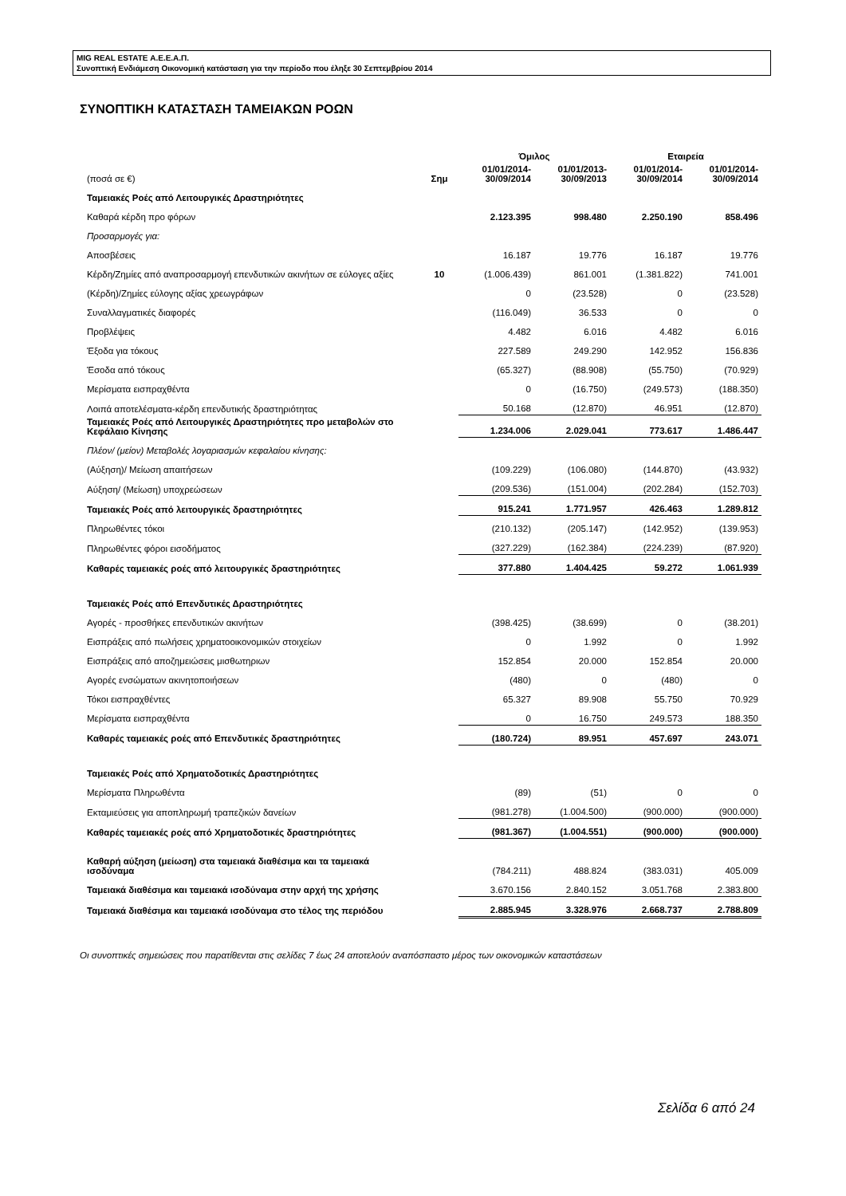MIG REAL ESTATE Α.Ε.Ε.Α.Π.
Συνοπτική Ενδιάμεση Οικονομική κατάσταση για την περίοδο που έληξε 30 Σεπτεμβρίου 2014
ΣΥΝΟΠΤΙΚΗ ΚΑΤΑΣΤΑΣΗ ΤΑΜΕΙΑΚΩΝ ΡΟΩΝ
| | | Όμιλος | | Εταιρεία | |
| (ποσά σε €) | Σημ | 01/01/2014- 30/09/2014 | 01/01/2013- 30/09/2013 | 01/01/2014- 30/09/2014 | 01/01/2014- 30/09/2014 |
| Ταμειακές Ροές από Λειτουργικές Δραστηριότητες | | | | | |
| Καθαρά κέρδη προ φόρων | | 2.123.395 | 998.480 | 2.250.190 | 858.496 |
| Προσαρμογές για: | | | | | |
| Αποσβέσεις | | 16.187 | 19.776 | 16.187 | 19.776 |
| Κέρδη/Ζημίες από αναπροσαρμογή επενδυτικών ακινήτων σε εύλογες αξίες | 10 | (1.006.439) | 861.001 | (1.381.822) | 741.001 |
| (Κέρδη)/Ζημίες εύλογης αξίας χρεωγράφων | | 0 | (23.528) | 0 | (23.528) |
| Συναλλαγματικές διαφορές | | (116.049) | 36.533 | 0 | 0 |
| Προβλέψεις | | 4.482 | 6.016 | 4.482 | 6.016 |
| Έξοδα για τόκους | | 227.589 | 249.290 | 142.952 | 156.836 |
| Έσοδα από τόκους | | (65.327) | (88.908) | (55.750) | (70.929) |
| Μερίσματα εισπραχθέντα | | 0 | (16.750) | (249.573) | (188.350) |
| Λοιπά αποτελέσματα-κέρδη επενδυτικής δραστηριότητας | | 50.168 | (12.870) | 46.951 | (12.870) |
| Ταμειακές Ροές από Λειτουργικές Δραστηριότητες προ μεταβολών στο Κεφάλαιο Κίνησης | | 1.234.006 | 2.029.041 | 773.617 | 1.486.447 |
| Πλέον/ (μείον) Μεταβολές λογαριασμών κεφαλαίου κίνησης: | | | | | |
| (Αύξηση)/ Μείωση απαιτήσεων | | (109.229) | (106.080) | (144.870) | (43.932) |
| Αύξηση/ (Μείωση) υποχρεώσεων | | (209.536) | (151.004) | (202.284) | (152.703) |
| Ταμειακές Ροές από λειτουργικές δραστηριότητες | | 915.241 | 1.771.957 | 426.463 | 1.289.812 |
| Πληρωθέντες τόκοι | | (210.132) | (205.147) | (142.952) | (139.953) |
| Πληρωθέντες φόροι εισοδήματος | | (327.229) | (162.384) | (224.239) | (87.920) |
| Καθαρές ταμειακές ροές από λειτουργικές δραστηριότητες | | 377.880 | 1.404.425 | 59.272 | 1.061.939 |
| Ταμειακές Ροές από Επενδυτικές Δραστηριότητες | | | | | |
| Αγορές - προσθήκες επενδυτικών ακινήτων | | (398.425) | (38.699) | 0 | (38.201) |
| Εισπράξεις από πωλήσεις χρηματοοικονομικών στοιχείων | | 0 | 1.992 | 0 | 1.992 |
| Εισπράξεις από αποζημειώσεις μισθωτηριων | | 152.854 | 20.000 | 152.854 | 20.000 |
| Αγορές ενσώματων ακινητοποιήσεων | | (480) | 0 | (480) | 0 |
| Τόκοι εισπραχθέντες | | 65.327 | 89.908 | 55.750 | 70.929 |
| Μερίσματα εισπραχθέντα | | 0 | 16.750 | 249.573 | 188.350 |
| Καθαρές ταμειακές ροές από Επενδυτικές δραστηριότητες | | (180.724) | 89.951 | 457.697 | 243.071 |
| Ταμειακές Ροές από Χρηματοδοτικές Δραστηριότητες | | | | | |
| Μερίσματα Πληρωθέντα | | (89) | (51) | 0 | 0 |
| Εκταμιεύσεις για αποπληρωμή τραπεζικών δανείων | | (981.278) | (1.004.500) | (900.000) | (900.000) |
| Καθαρές ταμειακές ροές από Χρηματοδοτικές δραστηριότητες | | (981.367) | (1.004.551) | (900.000) | (900.000) |
| Καθαρή αύξηση (μείωση) στα ταμειακά διαθέσιμα και τα ταμειακά ισοδύναμα | | (784.211) | 488.824 | (383.031) | 405.009 |
| Ταμειακά διαθέσιμα και ταμειακά ισοδύναμα στην αρχή της χρήσης | | 3.670.156 | 2.840.152 | 3.051.768 | 2.383.800 |
| Ταμειακά διαθέσιμα και ταμειακά ισοδύναμα στο τέλος της περιόδου | | 2.885.945 | 3.328.976 | 2.668.737 | 2.788.809 |
Οι συνοπτικές σημειώσεις που παρατίθενται στις σελίδες 7 έως 24 αποτελούν αναπόσπαστο μέρος των οικονομικών καταστάσεων
Σελίδα 6 από 24